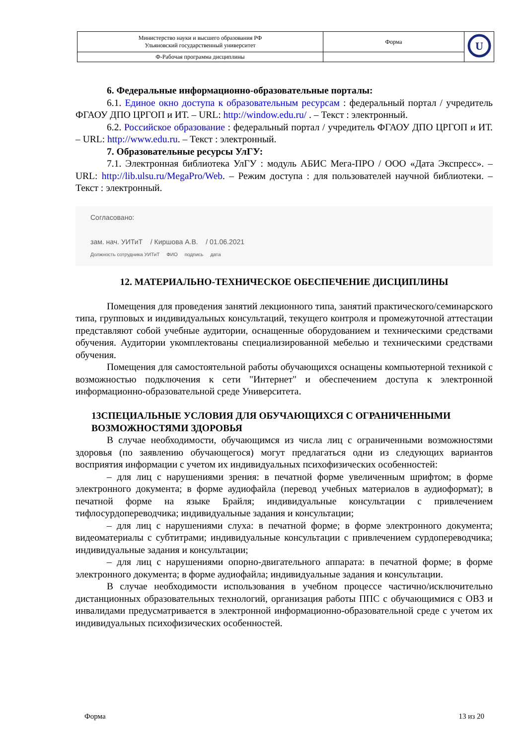| Министерство науки и высшего образования РФ Ульяновский государственный университет | Форма | U |
| Ф-Рабочая программа дисциплины | | |
6. Федеральные информационно-образовательные порталы:
6.1. Единое окно доступа к образовательным ресурсам : федеральный портал / учредитель ФГАОУ ДПО ЦРГОП и ИТ. – URL: http://window.edu.ru/ . – Текст : электронный.
6.2. Российское образование : федеральный портал / учредитель ФГАОУ ДПО ЦРГОП и ИТ. – URL: http://www.edu.ru. – Текст : электронный.
7. Образовательные ресурсы УлГУ:
7.1. Электронная библиотека УлГУ : модуль АБИС Мега-ПРО / ООО «Дата Экспресс». – URL: http://lib.ulsu.ru/MegaPro/Web. – Режим доступа : для пользователей научной библиотеки. – Текст : электронный.
Согласовано:
зам. нач. УИТиТ / Киршова А.В. / 01.06.2021
Должность сотрудника УИТиТ ФИО подпись дата
12. МАТЕРИАЛЬНО-ТЕХНИЧЕСКОЕ ОБЕСПЕЧЕНИЕ ДИСЦИПЛИНЫ
Помещения для проведения занятий лекционного типа, занятий практического/семинарского типа, групповых и индивидуальных консультаций, текущего контроля и промежуточной аттестации представляют собой учебные аудитории, оснащенные оборудованием и техническими средствами обучения. Аудитории укомплектованы специализированной мебелью и техническими средствами обучения.
Помещения для самостоятельной работы обучающихся оснащены компьютерной техникой с возможностью подключения к сети "Интернет" и обеспечением доступа к электронной информационно-образовательной среде Университета.
13СПЕЦИАЛЬНЫЕ УСЛОВИЯ ДЛЯ ОБУЧАЮЩИХСЯ С ОГРАНИЧЕННЫМИ ВОЗМОЖНОСТЯМИ ЗДОРОВЬЯ
В случае необходимости, обучающимся из числа лиц с ограниченными возможностями здоровья (по заявлению обучающегося) могут предлагаться одни из следующих вариантов восприятия информации с учетом их индивидуальных психофизических особенностей:
– для лиц с нарушениями зрения: в печатной форме увеличенным шрифтом; в форме электронного документа; в форме аудиофайла (перевод учебных материалов в аудиоформат); в печатной форме на языке Брайля; индивидуальные консультации с привлечением тифлосурдопереводчика; индивидуальные задания и консультации;
– для лиц с нарушениями слуха: в печатной форме; в форме электронного документа; видеоматериалы с субтитрами; индивидуальные консультации с привлечением сурдопереводчика; индивидуальные задания и консультации;
– для лиц с нарушениями опорно-двигательного аппарата: в печатной форме; в форме электронного документа; в форме аудиофайла; индивидуальные задания и консультации.
В случае необходимости использования в учебном процессе частично/исключительно дистанционных образовательных технологий, организация работы ППС с обучающимися с ОВЗ и инвалидами предусматривается в электронной информационно-образовательной среде с учетом их индивидуальных психофизических особенностей.
Форма 13 из 20